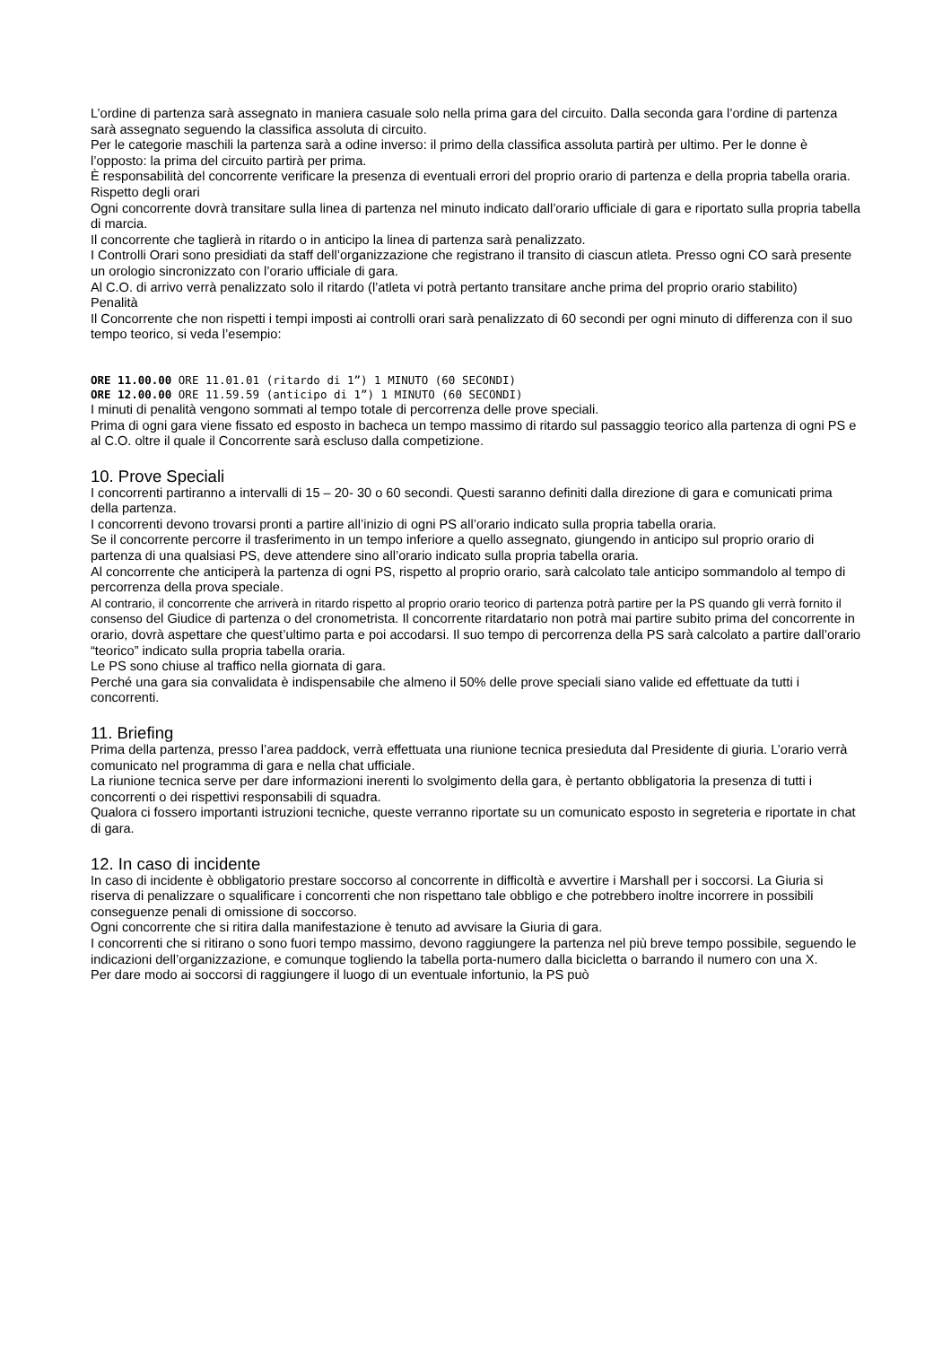L’ordine di partenza sarà assegnato in maniera casuale solo nella prima gara del circuito. Dalla seconda gara l’ordine di partenza sarà assegnato seguendo la classifica assoluta di circuito.
Per le categorie maschili la partenza sarà a odine inverso: il primo della classifica assoluta partirà per ultimo. Per le donne è l’opposto: la prima del circuito partirà per prima.
È responsabilità del concorrente verificare la presenza di eventuali errori del proprio orario di partenza e della propria tabella oraria.
Rispetto degli orari
Ogni concorrente dovrà transitare sulla linea di partenza nel minuto indicato dall’orario ufficiale di gara e riportato sulla propria tabella di marcia.
Il concorrente che taglierà in ritardo o in anticipo la linea di partenza sarà penalizzato.
I Controlli Orari sono presidiati da staff dell’organizzazione che registrano il transito di ciascun atleta. Presso ogni CO sarà presente un orologio sincronizzato con l’orario ufficiale di gara.
Al C.O. di arrivo verrà penalizzato solo il ritardo (l’atleta vi potrà pertanto transitare anche prima del proprio orario stabilito)
Penalità
Il Concorrente che non rispetti i tempi imposti ai controlli orari sarà penalizzato di 60 secondi per ogni minuto di differenza con il suo tempo teorico, si veda l’esempio:
ORE 11.00.00 ORE 11.01.01 (ritardo di 1”) 1 MINUTO (60 SECONDI)
ORE 12.00.00 ORE 11.59.59 (anticipo di 1”) 1 MINUTO (60 SECONDI)
I minuti di penalità vengono sommati al tempo totale di percorrenza delle prove speciali.
Prima di ogni gara viene fissato ed esposto in bacheca un tempo massimo di ritardo sul passaggio teorico alla partenza di ogni PS e al C.O. oltre il quale il Concorrente sarà escluso dalla competizione.
10. Prove Speciali
I concorrenti partiranno a intervalli di 15 – 20- 30 o 60 secondi. Questi saranno definiti dalla direzione di gara e comunicati prima della partenza.
I concorrenti devono trovarsi pronti a partire all’inizio di ogni PS all’orario indicato sulla propria tabella oraria.
Se il concorrente percorre il trasferimento in un tempo inferiore a quello assegnato, giungendo in anticipo sul proprio orario di partenza di una qualsiasi PS, deve attendere sino all’orario indicato sulla propria tabella oraria.
Al concorrente che anticiperà la partenza di ogni PS, rispetto al proprio orario, sarà calcolato tale anticipo sommandolo al tempo di percorrenza della prova speciale.
Al contrario, il concorrente che arriverà in ritardo rispetto al proprio orario teorico di partenza potrà partire per la PS quando gli verrà fornito il consenso del Giudice di partenza o del cronometrista. Il concorrente ritardatario non potrà mai partire subito prima del concorrente in orario, dovrà aspettare che quest’ultimo parta e poi accodarsi. Il suo tempo di percorrenza della PS sarà calcolato a partire dall’orario “teorico” indicato sulla propria tabella oraria.
Le PS sono chiuse al traffico nella giornata di gara.
Perché una gara sia convalidata è indispensabile che almeno il 50% delle prove speciali siano valide ed effettuate da tutti i concorrenti.
11. Briefing
Prima della partenza, presso l’area paddock, verrà effettuata una riunione tecnica presieduta dal Presidente di giuria. L’orario verrà comunicato nel programma di gara e nella chat ufficiale.
La riunione tecnica serve per dare informazioni inerenti lo svolgimento della gara, è pertanto obbligatoria la presenza di tutti i concorrenti o dei rispettivi responsabili di squadra.
Qualora ci fossero importanti istruzioni tecniche, queste verranno riportate su un comunicato esposto in segreteria e riportate in chat di gara.
12. In caso di incidente
In caso di incidente è obbligatorio prestare soccorso al concorrente in difficoltà e avvertire i Marshall per i soccorsi. La Giuria si riserva di penalizzare o squalificare i concorrenti che non rispettano tale obbligo e che potrebbero inoltre incorrere in possibili conseguenze penali di omissione di soccorso.
Ogni concorrente che si ritira dalla manifestazione è tenuto ad avvisare la Giuria di gara.
I concorrenti che si ritirano o sono fuori tempo massimo, devono raggiungere la partenza nel più breve tempo possibile, seguendo le indicazioni dell’organizzazione, e comunque togliendo la tabella porta-numero dalla bicicletta o barrando il numero con una X.
Per dare modo ai soccorsi di raggiungere il luogo di un eventuale infortunio, la PS può